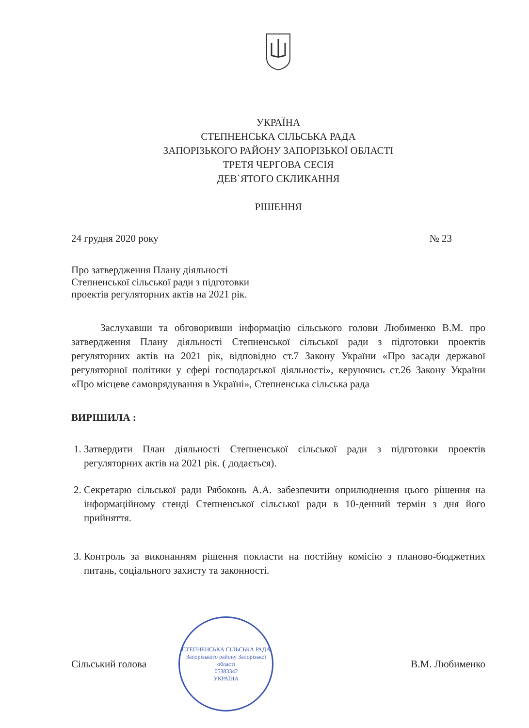УКРАЇНА
СТЕПНЕНСЬКА СІЛЬСЬКА РАДА
ЗАПОРІЗЬКОГО РАЙОНУ ЗАПОРІЗЬКОЇ ОБЛАСТІ
ТРЕТЯ ЧЕРГОВА СЕСІЯ
ДЕВ`ЯТОГО СКЛИКАННЯ
РІШЕННЯ
24 грудня 2020 року № 23
Про затвердження Плану діяльності
Степненської сільської ради з підготовки
проектів регуляторних актів на 2021 рік.
Заслухавши та обговоривши інформацію сільського голови Любименко В.М. про затвердження Плану діяльності Степненської сільської ради з підготовки проектів регуляторних актів на 2021 рік, відповідно ст.7 Закону України «Про засади державої регуляторної політики у сфері господарської діяльності», керуючись ст.26 Закону України «Про місцеве самоврядування в Україні», Степненська сільська рада
ВИРІШИЛА :
1. Затвердити План діяльності Степненської сільської ради з підготовки проектів регуляторних актів на 2021 рік. ( додається).
2. Секретарю сільської ради Рябоконь А.А. забезпечити оприлюднення цього рішення на інформаційному стенді Степненської сільської ради в 10-денний термін з дня його прийняття.
3. Контроль за виконанням рішення покласти на постійну комісію з планово-бюджетних питань, соціального захисту та законності.
Сільський голова
СТЕПНЕНСЬКА СІЛЬСЬКА РАДА
Запорізького району Запорізької області
05383342
УКРАЇНА
В.М. Любименко